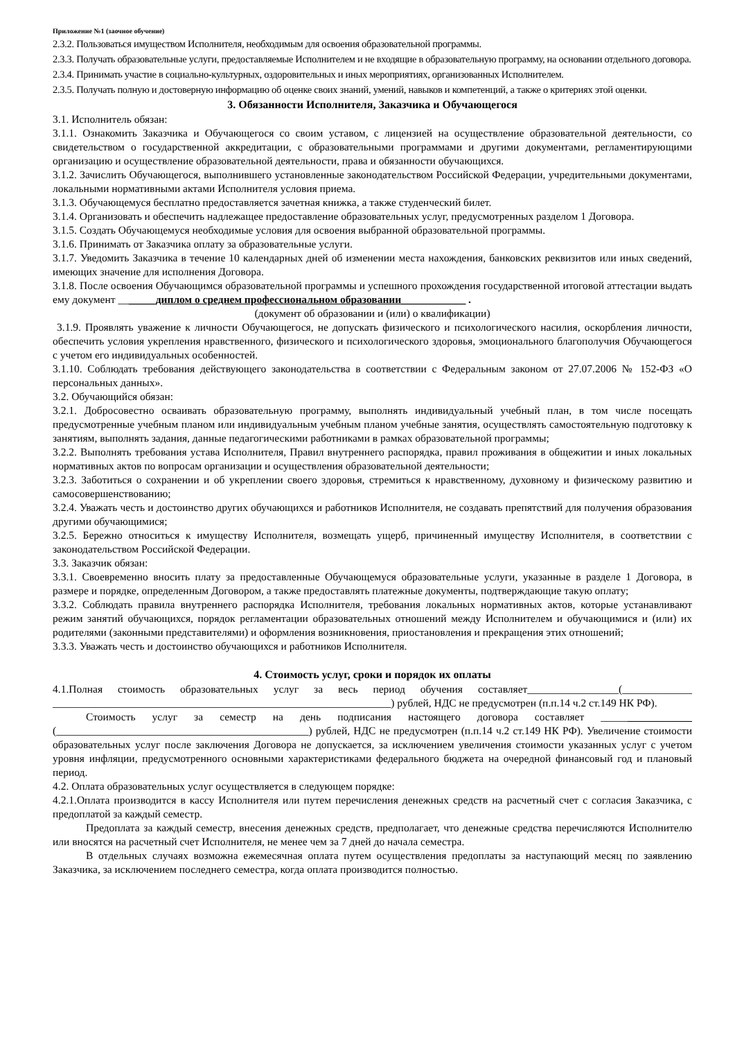Приложение №1 (заочное обучение)
2.3.2. Пользоваться имуществом Исполнителя, необходимым для освоения образовательной программы.
2.3.3. Получать образовательные услуги, предоставляемые Исполнителем и не входящие в образовательную программу, на основании отдельного договора.
2.3.4. Принимать участие в социально-культурных, оздоровительных и иных мероприятиях, организованных Исполнителем.
2.3.5. Получать полную и достоверную информацию об оценке своих знаний, умений, навыков и компетенций, а также о критериях этой оценки.
3. Обязанности Исполнителя, Заказчика и Обучающегося
3.1. Исполнитель обязан:
3.1.1. Ознакомить Заказчика и Обучающегося со своим уставом, с лицензией на осуществление образовательной деятельности, со свидетельством о государственной аккредитации, с образовательными программами и другими документами, регламентирующими организацию и осуществление образовательной деятельности, права и обязанности обучающихся.
3.1.2. Зачислить Обучающегося, выполнившего установленные законодательством Российской Федерации, учредительными документами, локальными нормативными актами Исполнителя условия приема.
3.1.3. Обучающемуся бесплатно предоставляется зачетная книжка, а также студенческий билет.
3.1.4. Организовать и обеспечить надлежащее предоставление образовательных услуг, предусмотренных разделом 1 Договора.
3.1.5. Создать Обучающемуся необходимые условия для освоения выбранной образовательной программы.
3.1.6. Принимать от Заказчика оплату за образовательные услуги.
3.1.7. Уведомить Заказчика в течение 10 календарных дней об изменении места нахождения, банковских реквизитов или иных сведений, имеющих значение для исполнения Договора.
3.1.8. После освоения Обучающимся образовательной программы и успешного прохождения государственной итоговой аттестации выдать ему документ _______диплом о среднем профессиональном образовании____________ .
(документ об образовании и (или) о квалификации)
3.1.9. Проявлять уважение к личности Обучающегося, не допускать физического и психологического насилия, оскорбления личности, обеспечить условия укрепления нравственного, физического и психологического здоровья, эмоционального благополучия Обучающегося с учетом его индивидуальных особенностей.
3.1.10. Соблюдать требования действующего законодательства в соответствии с Федеральным законом от 27.07.2006 № 152-ФЗ «О персональных данных».
3.2. Обучающийся обязан:
3.2.1. Добросовестно осваивать образовательную программу, выполнять индивидуальный учебный план, в том числе посещать предусмотренные учебным планом или индивидуальным учебным планом учебные занятия, осуществлять самостоятельную подготовку к занятиям, выполнять задания, данные педагогическими работниками в рамках образовательной программы;
3.2.2. Выполнять требования устава Исполнителя, Правил внутреннего распорядка, правил проживания в общежитии и иных локальных нормативных актов по вопросам организации и осуществления образовательной деятельности;
3.2.3. Заботиться о сохранении и об укреплении своего здоровья, стремиться к нравственному, духовному и физическому развитию и самосовершенствованию;
3.2.4. Уважать честь и достоинство других обучающихся и работников Исполнителя, не создавать препятствий для получения образования другими обучающимися;
3.2.5. Бережно относиться к имуществу Исполнителя, возмещать ущерб, причиненный имуществу Исполнителя, в соответствии с законодательством Российской Федерации.
3.3. Заказчик обязан:
3.3.1. Своевременно вносить плату за предоставленные Обучающемуся образовательные услуги, указанные в разделе 1 Договора, в размере и порядке, определенным Договором, а также предоставлять платежные документы, подтверждающие такую оплату;
3.3.2. Соблюдать правила внутреннего распорядка Исполнителя, требования локальных нормативных актов, которые устанавливают режим занятий обучающихся, порядок регламентации образовательных отношений между Исполнителем и обучающимися и (или) их родителями (законными представителями) и оформления возникновения, приостановления и прекращения этих отношений;
3.3.3. Уважать честь и достоинство обучающихся и работников Исполнителя.
4. Стоимость услуг, сроки и порядок их оплаты
4.1.Полная стоимость образовательных услуг за весь период обучения составляет_________________(_____________ _______________________________________________________________) рублей, НДС не предусмотрен (п.п.14 ч.2 ст.149 НК РФ).
Стоимость услуг за семестр на день подписания настоящего договора составляет _________________ (_______________________________________________) рублей, НДС не предусмотрен (п.п.14 ч.2 ст.149 НК РФ). Увеличение стоимости образовательных услуг после заключения Договора не допускается, за исключением увеличения стоимости указанных услуг с учетом уровня инфляции, предусмотренного основными характеристиками федерального бюджета на очередной финансовый год и плановый период.
4.2. Оплата образовательных услуг осуществляется в следующем порядке:
4.2.1.Оплата производится в кассу Исполнителя или путем перечисления денежных средств на расчетный счет с согласия Заказчика, с предоплатой за каждый семестр.
Предоплата за каждый семестр, внесения денежных средств, предполагает, что денежные средства перечисляются Исполнителю или вносятся на расчетный счет Исполнителя, не менее чем за 7 дней до начала семестра.
В отдельных случаях возможна ежемесячная оплата путем осуществления предоплаты за наступающий месяц по заявлению Заказчика, за исключением последнего семестра, когда оплата производится полностью.